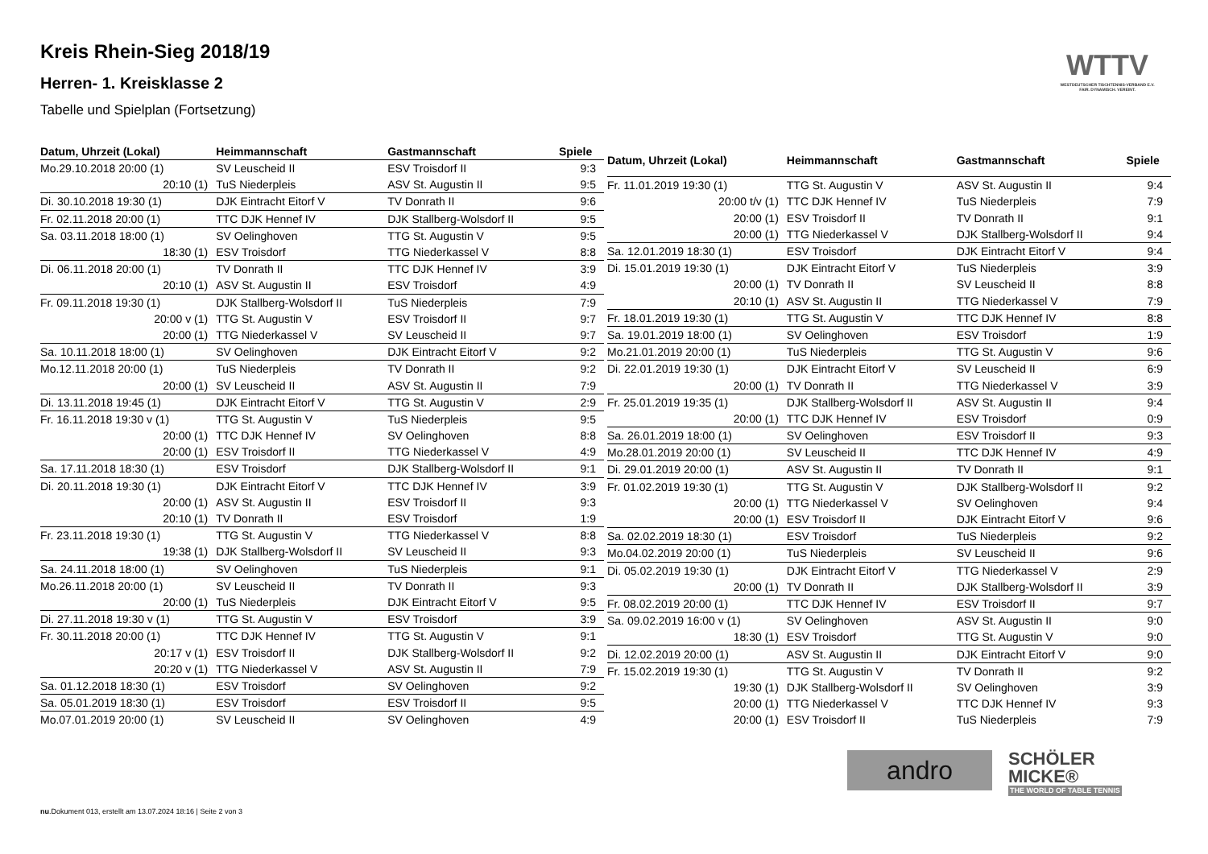Kreis Rhein-Sieg 2018/19
Herren- 1. Kreisklasse 2
Tabelle und Spielplan (Fortsetzung)
WTTV
WESTDEUTSCHER TISCHTENNIS-VERBAND E.V. FAIR. DYNAMISCH. VEREINT.
| Datum, Uhrzeit (Lokal) | Heimmannschaft | Gastmannschaft | Spiele |
| --- | --- | --- | --- |
| Mo.29.10.2018 20:00 (1) | SV Leuscheid II | ESV Troisdorf II | 9:3 |
| 20:10 (1) | TuS Niederpleis | ASV St. Augustin II | 9:5 |
| Di. 30.10.2018 19:30 (1) | DJK Eintracht Eitorf V | TV Donrath II | 9:6 |
| Fr. 02.11.2018 20:00 (1) | TTC DJK Hennef IV | DJK Stallberg-Wolsdorf II | 9:5 |
| Sa. 03.11.2018 18:00 (1) | SV Oelinghoven | TTG St. Augustin V | 9:5 |
| 18:30 (1) | ESV Troisdorf | TTG Niederkassel V | 8:8 |
| Di. 06.11.2018 20:00 (1) | TV Donrath II | TTC DJK Hennef IV | 3:9 |
| 20:10 (1) | ASV St. Augustin II | ESV Troisdorf | 4:9 |
| Fr. 09.11.2018 19:30 (1) | DJK Stallberg-Wolsdorf II | TuS Niederpleis | 7:9 |
| 20:00 v (1) | TTG St. Augustin V | ESV Troisdorf II | 9:7 |
| 20:00 (1) | TTG Niederkassel V | SV Leuscheid II | 9:7 |
| Sa. 10.11.2018 18:00 (1) | SV Oelinghoven | DJK Eintracht Eitorf V | 9:2 |
| Mo.12.11.2018 20:00 (1) | TuS Niederpleis | TV Donrath II | 9:2 |
| 20:00 (1) | SV Leuscheid II | ASV St. Augustin II | 7:9 |
| Di. 13.11.2018 19:45 (1) | DJK Eintracht Eitorf V | TTG St. Augustin V | 2:9 |
| Fr. 16.11.2018 19:30 v (1) | TTG St. Augustin V | TuS Niederpleis | 9:5 |
| 20:00 (1) | TTC DJK Hennef IV | SV Oelinghoven | 8:8 |
| 20:00 (1) | ESV Troisdorf II | TTG Niederkassel V | 4:9 |
| Sa. 17.11.2018 18:30 (1) | ESV Troisdorf | DJK Stallberg-Wolsdorf II | 9:1 |
| Di. 20.11.2018 19:30 (1) | DJK Eintracht Eitorf V | TTC DJK Hennef IV | 3:9 |
| 20:00 (1) | ASV St. Augustin II | ESV Troisdorf II | 9:3 |
| 20:10 (1) | TV Donrath II | ESV Troisdorf | 1:9 |
| Fr. 23.11.2018 19:30 (1) | TTG St. Augustin V | TTG Niederkassel V | 8:8 |
| 19:38 (1) | DJK Stallberg-Wolsdorf II | SV Leuscheid II | 9:3 |
| Sa. 24.11.2018 18:00 (1) | SV Oelinghoven | TuS Niederpleis | 9:1 |
| Mo.26.11.2018 20:00 (1) | SV Leuscheid II | TV Donrath II | 9:3 |
| 20:00 (1) | TuS Niederpleis | DJK Eintracht Eitorf V | 9:5 |
| Di. 27.11.2018 19:30 v (1) | TTG St. Augustin V | ESV Troisdorf | 3:9 |
| Fr. 30.11.2018 20:00 (1) | TTC DJK Hennef IV | TTG St. Augustin V | 9:1 |
| 20:17 v (1) | ESV Troisdorf II | DJK Stallberg-Wolsdorf II | 9:2 |
| 20:20 v (1) | TTG Niederkassel V | ASV St. Augustin II | 7:9 |
| Sa. 01.12.2018 18:30 (1) | ESV Troisdorf | SV Oelinghoven | 9:2 |
| Sa. 05.01.2019 18:30 (1) | ESV Troisdorf | ESV Troisdorf II | 9:5 |
| Mo.07.01.2019 20:00 (1) | SV Leuscheid II | SV Oelinghoven | 4:9 |
| Datum, Uhrzeit (Lokal) | Heimmannschaft | Gastmannschaft | Spiele |
| --- | --- | --- | --- |
| Fr. 11.01.2019 19:30 (1) | TTG St. Augustin V | ASV St. Augustin II | 9:4 |
| 20:00 t/v (1) | TTC DJK Hennef IV | TuS Niederpleis | 7:9 |
| 20:00 (1) | ESV Troisdorf II | TV Donrath II | 9:1 |
| 20:00 (1) | TTG Niederkassel V | DJK Stallberg-Wolsdorf II | 9:4 |
| Sa. 12.01.2019 18:30 (1) | ESV Troisdorf | DJK Eintracht Eitorf V | 9:4 |
| Di. 15.01.2019 19:30 (1) | DJK Eintracht Eitorf V | TuS Niederpleis | 3:9 |
| 20:00 (1) | TV Donrath II | SV Leuscheid II | 8:8 |
| 20:10 (1) | ASV St. Augustin II | TTG Niederkassel V | 7:9 |
| Fr. 18.01.2019 19:30 (1) | TTG St. Augustin V | TTC DJK Hennef IV | 8:8 |
| Sa. 19.01.2019 18:00 (1) | SV Oelinghoven | ESV Troisdorf | 1:9 |
| Mo.21.01.2019 20:00 (1) | TuS Niederpleis | TTG St. Augustin V | 9:6 |
| Di. 22.01.2019 19:30 (1) | DJK Eintracht Eitorf V | SV Leuscheid II | 6:9 |
| 20:00 (1) | TV Donrath II | TTG Niederkassel V | 3:9 |
| Fr. 25.01.2019 19:35 (1) | DJK Stallberg-Wolsdorf II | ASV St. Augustin II | 9:4 |
| 20:00 (1) | TTC DJK Hennef IV | ESV Troisdorf | 0:9 |
| Sa. 26.01.2019 18:00 (1) | SV Oelinghoven | ESV Troisdorf II | 9:3 |
| Mo.28.01.2019 20:00 (1) | SV Leuscheid II | TTC DJK Hennef IV | 4:9 |
| Di. 29.01.2019 20:00 (1) | ASV St. Augustin II | TV Donrath II | 9:1 |
| Fr. 01.02.2019 19:30 (1) | TTG St. Augustin V | DJK Stallberg-Wolsdorf II | 9:2 |
| 20:00 (1) | TTG Niederkassel V | SV Oelinghoven | 9:4 |
| 20:00 (1) | ESV Troisdorf II | DJK Eintracht Eitorf V | 9:6 |
| Sa. 02.02.2019 18:30 (1) | ESV Troisdorf | TuS Niederpleis | 9:2 |
| Mo.04.02.2019 20:00 (1) | TuS Niederpleis | SV Leuscheid II | 9:6 |
| Di. 05.02.2019 19:30 (1) | DJK Eintracht Eitorf V | TTG Niederkassel V | 2:9 |
| 20:00 (1) | TV Donrath II | DJK Stallberg-Wolsdorf II | 3:9 |
| Fr. 08.02.2019 20:00 (1) | TTC DJK Hennef IV | ESV Troisdorf II | 9:7 |
| Sa. 09.02.2019 16:00 v (1) | SV Oelinghoven | ASV St. Augustin II | 9:0 |
| 18:30 (1) | ESV Troisdorf | TTG St. Augustin V | 9:0 |
| Di. 12.02.2019 20:00 (1) | ASV St. Augustin II | DJK Eintracht Eitorf V | 9:0 |
| Fr. 15.02.2019 19:30 (1) | TTG St. Augustin V | TV Donrath II | 9:2 |
| 19:30 (1) | DJK Stallberg-Wolsdorf II | SV Oelinghoven | 3:9 |
| 20:00 (1) | TTG Niederkassel V | TTC DJK Hennef IV | 9:3 |
| 20:00 (1) | ESV Troisdorf II | TuS Niederpleis | 7:9 |
andro
SCHÖLER
MICKE®
THE WORLD OF TABLE TENNIS
nu.Dokument 013, erstellt am 13.07.2024 18:16 | Seite 2 von 3